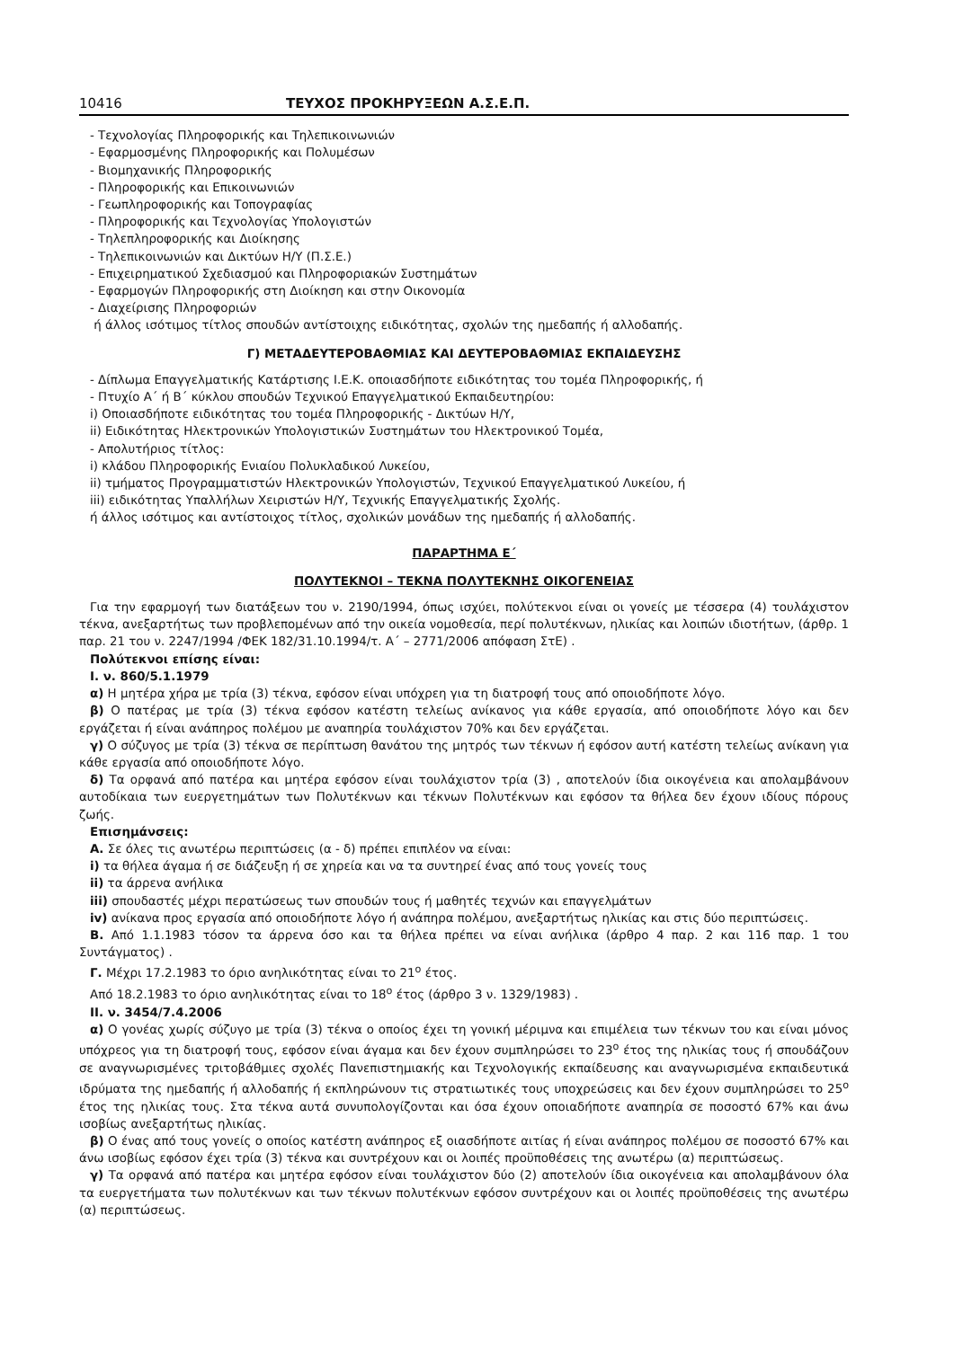10416 ΤΕΥΧΟΣ ΠΡΟΚΗΡΥΞΕΩΝ Α.Σ.Ε.Π.
- Τεχνολογίας Πληροφορικής και Τηλεπικοινωνιών
- Εφαρμοσμένης Πληροφορικής και Πολυμέσων
- Βιομηχανικής Πληροφορικής
- Πληροφορικής και Επικοινωνιών
- Γεωπληροφορικής και Τοπογραφίας
- Πληροφορικής και Τεχνολογίας Υπολογιστών
- Τηλεπληροφορικής και Διοίκησης
- Τηλεπικοινωνιών και Δικτύων Η/Υ (Π.Σ.Ε.)
- Επιχειρηματικού Σχεδιασμού και Πληροφοριακών Συστημάτων
- Εφαρμογών Πληροφορικής στη Διοίκηση και στην Οικονομία
- Διαχείρισης Πληροφοριών
ή άλλος ισότιμος τίτλος σπουδών αντίστοιχης ειδικότητας, σχολών της ημεδαπής ή αλλοδαπής.
Γ) ΜΕΤΑΔΕΥΤΕΡΟΒΑΘΜΙΑΣ ΚΑΙ ΔΕΥΤΕΡΟΒΑΘΜΙΑΣ ΕΚΠΑΙΔΕΥΣΗΣ
- Δίπλωμα Επαγγελματικής Κατάρτισης Ι.Ε.Κ. οποιασδήποτε ειδικότητας του τομέα Πληροφορικής, ή
- Πτυχίο Α΄ ή Β΄ κύκλου σπουδών Τεχνικού Επαγγελματικού Εκπαιδευτηρίου:
i) Οποιασδήποτε ειδικότητας του τομέα Πληροφορικής - Δικτύων Η/Υ,
ii) Ειδικότητας Ηλεκτρονικών Υπολογιστικών Συστημάτων του Ηλεκτρονικού Τομέα,
- Απολυτήριος τίτλος:
i) κλάδου Πληροφορικής Ενιαίου Πολυκλαδικού Λυκείου,
ii) τμήματος Προγραμματιστών Ηλεκτρονικών Υπολογιστών, Τεχνικού Επαγγελματικού Λυκείου, ή
iii) ειδικότητας Υπαλλήλων Χειριστών Η/Υ, Τεχνικής Επαγγελματικής Σχολής.
ή άλλος ισότιμος και αντίστοιχος τίτλος, σχολικών μονάδων της ημεδαπής ή αλλοδαπής.
ΠΑΡΑΡΤΗΜΑ Ε΄
ΠΟΛΥΤΕΚΝΟΙ – ΤΕΚΝΑ ΠΟΛΥΤΕΚΝΗΣ ΟΙΚΟΓΕΝΕΙΑΣ
Για την εφαρμογή των διατάξεων του ν. 2190/1994, όπως ισχύει, πολύτεκνοι είναι οι γονείς με τέσσερα (4) τουλάχιστον τέκνα, ανεξαρτήτως των προβλεπομένων από την οικεία νομοθεσία, περί πολυτέκνων, ηλικίας και λοιπών ιδιοτήτων, (άρθρ. 1 παρ. 21 του ν. 2247/1994 /ΦΕΚ 182/31.10.1994/τ. Α΄ – 2771/2006 απόφαση ΣτΕ) .
Πολύτεκνοι επίσης είναι:
Ι. ν. 860/5.1.1979
α) Η μητέρα χήρα με τρία (3) τέκνα, εφόσον είναι υπόχρεη για τη διατροφή τους από οποιοδήποτε λόγο.
β) Ο πατέρας με τρία (3) τέκνα εφόσον κατέστη τελείως ανίκανος για κάθε εργασία, από οποιοδήποτε λόγο και δεν εργάζεται ή είναι ανάπηρος πολέμου με αναπηρία τουλάχιστον 70% και δεν εργάζεται.
γ) Ο σύζυγος με τρία (3) τέκνα σε περίπτωση θανάτου της μητρός των τέκνων ή εφόσον αυτή κατέστη τελείως ανίκανη για κάθε εργασία από οποιοδήποτε λόγο.
δ) Τα ορφανά από πατέρα και μητέρα εφόσον είναι τουλάχιστον τρία (3) , αποτελούν ίδια οικογένεια και απολαμβάνουν αυτοδίκαια των ευεργετημάτων των Πολυτέκνων και τέκνων Πολυτέκνων και εφόσον τα θήλεα δεν έχουν ιδίους πόρους ζωής.
Επισημάνσεις:
Α. Σε όλες τις ανωτέρω περιπτώσεις (α - δ) πρέπει επιπλέον να είναι:
i) τα θήλεα άγαμα ή σε διάζευξη ή σε χηρεία και να τα συντηρεί ένας από τους γονείς τους
ii) τα άρρενα ανήλικα
iii) σπουδαστές μέχρι περατώσεως των σπουδών τους ή μαθητές τεχνών και επαγγελμάτων
iv) ανίκανα προς εργασία από οποιοδήποτε λόγο ή ανάπηρα πολέμου, ανεξαρτήτως ηλικίας και στις δύο περιπτώσεις.
Β. Από 1.1.1983 τόσον τα άρρενα όσο και τα θήλεα πρέπει να είναι ανήλικα (άρθρο 4 παρ. 2 και 116 παρ. 1 του Συντάγματος) .
Γ. Μέχρι 17.2.1983 το όριο ανηλικότητας είναι το 21<sup>ο</sup> έτος.
Από 18.2.1983 το όριο ανηλικότητας είναι το 18<sup>ο</sup> έτος (άρθρο 3 ν. 1329/1983) .
ΙΙ. ν. 3454/7.4.2006
α) Ο γονέας χωρίς σύζυγο με τρία (3) τέκνα ο οποίος έχει τη γονική μέριμνα και επιμέλεια των τέκνων του και είναι μόνος υπόχρεος για τη διατροφή τους, εφόσον είναι άγαμα και δεν έχουν συμπληρώσει το 23<sup>ο</sup> έτος της ηλικίας τους ή σπουδάζουν σε αναγνωρισμένες τριτοβάθμιες σχολές Πανεπιστημιακής και Τεχνολογικής εκπαίδευσης και αναγνωρισμένα εκπαιδευτικά ιδρύματα της ημεδαπής ή αλλοδαπής ή εκπληρώνουν τις στρατιωτικές τους υποχρεώσεις και δεν έχουν συμπληρώσει το 25<sup>ο</sup> έτος της ηλικίας τους. Στα τέκνα αυτά συνυπολογίζονται και όσα έχουν οποιαδήποτε αναπηρία σε ποσοστό 67% και άνω ισοβίως ανεξαρτήτως ηλικίας.
β) Ο ένας από τους γονείς ο οποίος κατέστη ανάπηρος εξ οιασδήποτε αιτίας ή είναι ανάπηρος πολέμου σε ποσοστό 67% και άνω ισοβίως εφόσον έχει τρία (3) τέκνα και συντρέχουν και οι λοιπές προϋποθέσεις της ανωτέρω (α) περιπτώσεως.
γ) Τα ορφανά από πατέρα και μητέρα εφόσον είναι τουλάχιστον δύο (2) αποτελούν ίδια οικογένεια και απολαμβάνουν όλα τα ευεργετήματα των πολυτέκνων και των τέκνων πολυτέκνων εφόσον συντρέχουν και οι λοιπές προϋποθέσεις της ανωτέρω (α) περιπτώσεως.